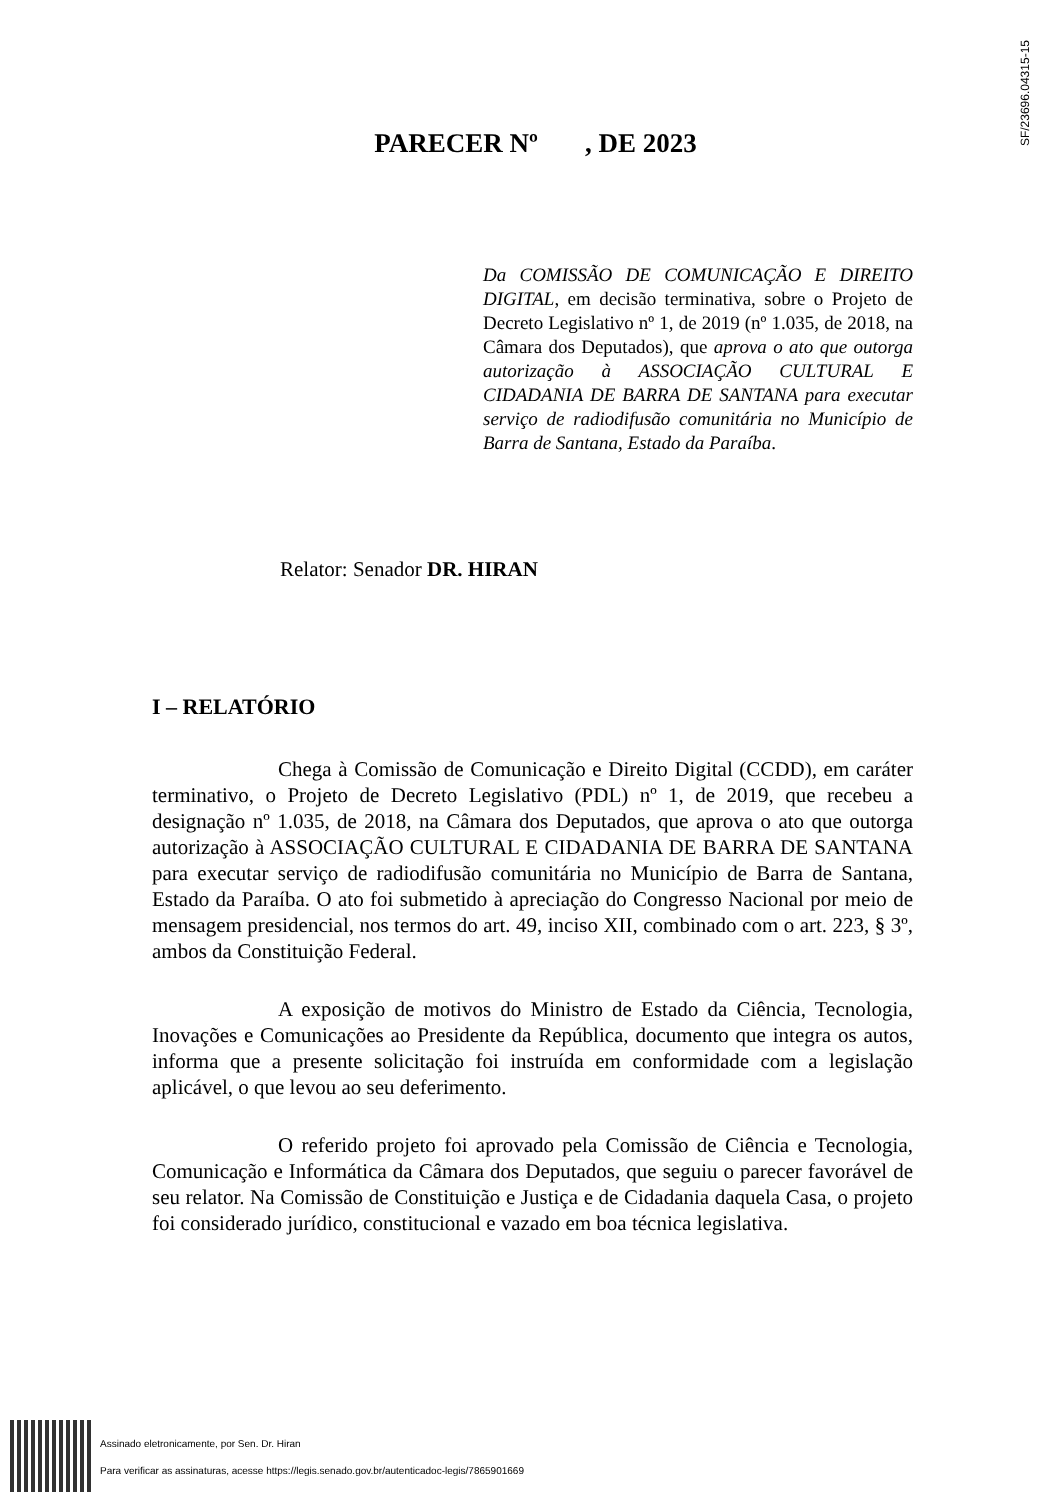SF/23696.04315-15
PARECER Nº , DE 2023
Da COMISSÃO DE COMUNICAÇÃO E DIREITO DIGITAL, em decisão terminativa, sobre o Projeto de Decreto Legislativo nº 1, de 2019 (nº 1.035, de 2018, na Câmara dos Deputados), que aprova o ato que outorga autorização à ASSOCIAÇÃO CULTURAL E CIDADANIA DE BARRA DE SANTANA para executar serviço de radiodifusão comunitária no Município de Barra de Santana, Estado da Paraíba.
Relator: Senador DR. HIRAN
I – RELATÓRIO
Chega à Comissão de Comunicação e Direito Digital (CCDD), em caráter terminativo, o Projeto de Decreto Legislativo (PDL) nº 1, de 2019, que recebeu a designação nº 1.035, de 2018, na Câmara dos Deputados, que aprova o ato que outorga autorização à ASSOCIAÇÃO CULTURAL E CIDADANIA DE BARRA DE SANTANA para executar serviço de radiodifusão comunitária no Município de Barra de Santana, Estado da Paraíba. O ato foi submetido à apreciação do Congresso Nacional por meio de mensagem presidencial, nos termos do art. 49, inciso XII, combinado com o art. 223, § 3º, ambos da Constituição Federal.
A exposição de motivos do Ministro de Estado da Ciência, Tecnologia, Inovações e Comunicações ao Presidente da República, documento que integra os autos, informa que a presente solicitação foi instruída em conformidade com a legislação aplicável, o que levou ao seu deferimento.
O referido projeto foi aprovado pela Comissão de Ciência e Tecnologia, Comunicação e Informática da Câmara dos Deputados, que seguiu o parecer favorável de seu relator. Na Comissão de Constituição e Justiça e de Cidadania daquela Casa, o projeto foi considerado jurídico, constitucional e vazado em boa técnica legislativa.
Assinado eletronicamente, por Sen. Dr. Hiran
Para verificar as assinaturas, acesse https://legis.senado.gov.br/autenticadoc-legis/7865901669